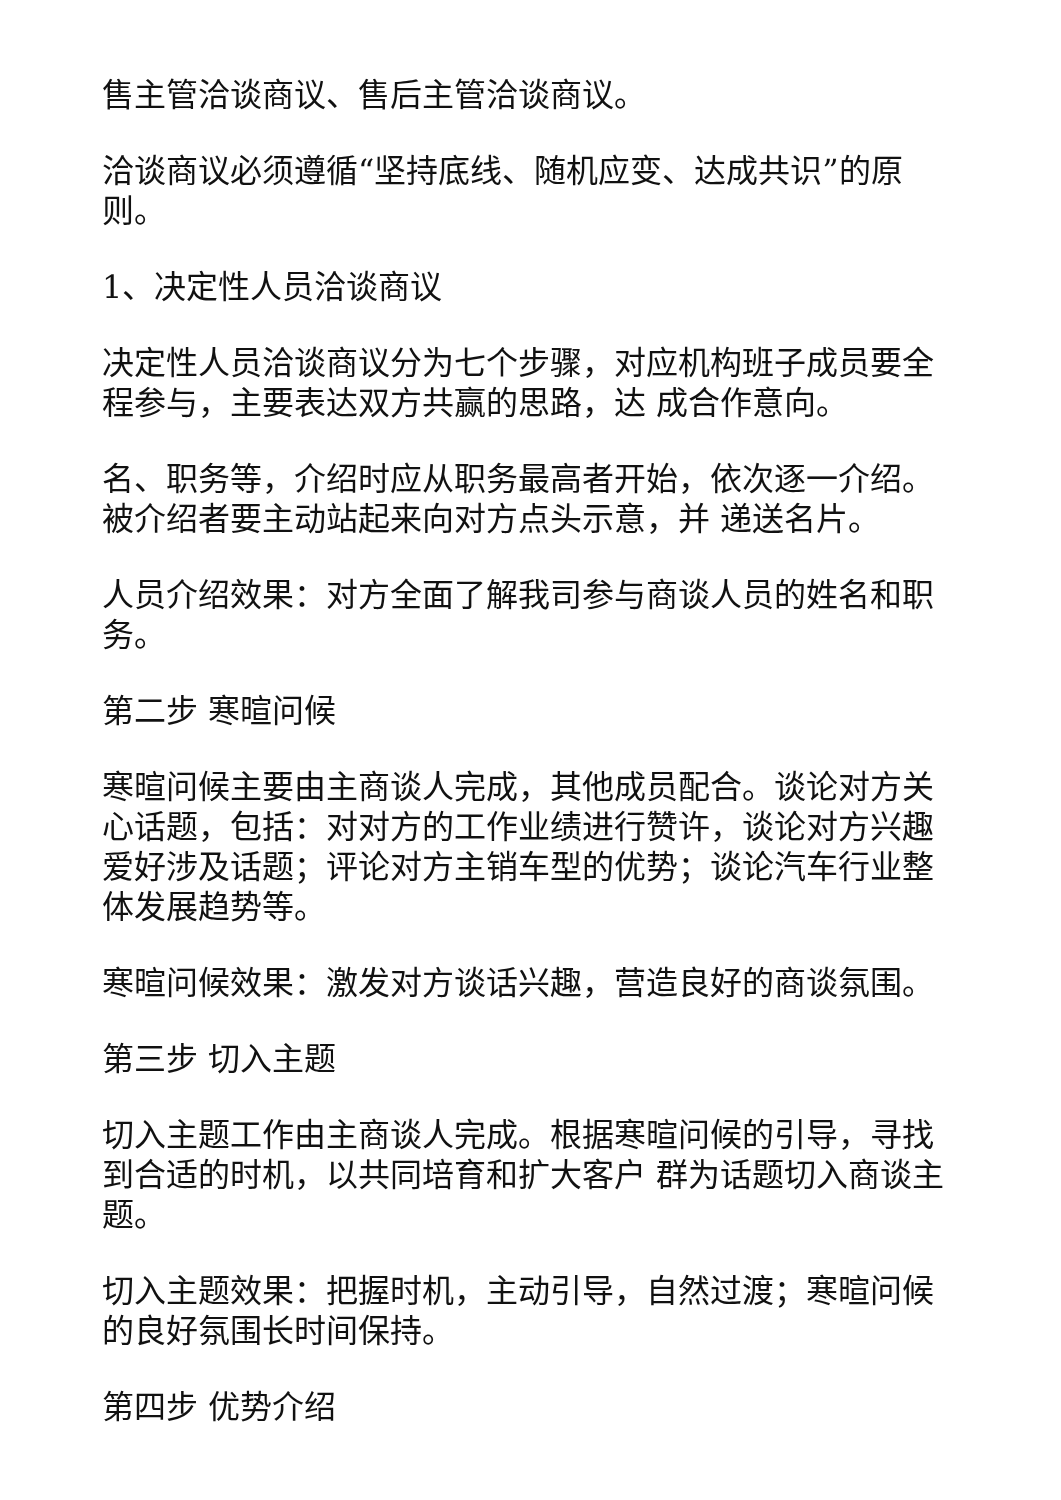售主管洽谈商议、售后主管洽谈商议。
洽谈商议必须遵循“坚持底线、随机应变、达成共识”的原则。
1、决定性人员洽谈商议
决定性人员洽谈商议分为七个步骤，对应机构班子成员要全程参与，主要表达双方共赢的思路，达 成合作意向。
名、职务等，介绍时应从职务最高者开始，依次逐一介绍。被介绍者要主动站起来向对方点头示意，并 递送名片。
人员介绍效果：对方全面了解我司参与商谈人员的姓名和职务。
第二步 寒暄问候
寒暄问候主要由主商谈人完成，其他成员配合。谈论对方关心话题，包括：对对方的工作业绩进行赞许，谈论对方兴趣爱好涉及话题；评论对方主销车型的优势；谈论汽车行业整体发展趋势等。
寒暄问候效果：激发对方谈话兴趣，营造良好的商谈氛围。
第三步 切入主题
切入主题工作由主商谈人完成。根据寒暄问候的引导，寻找到合适的时机，以共同培育和扩大客户 群为话题切入商谈主题。
切入主题效果：把握时机，主动引导，自然过渡；寒暄问候的良好氛围长时间保持。
第四步 优势介绍